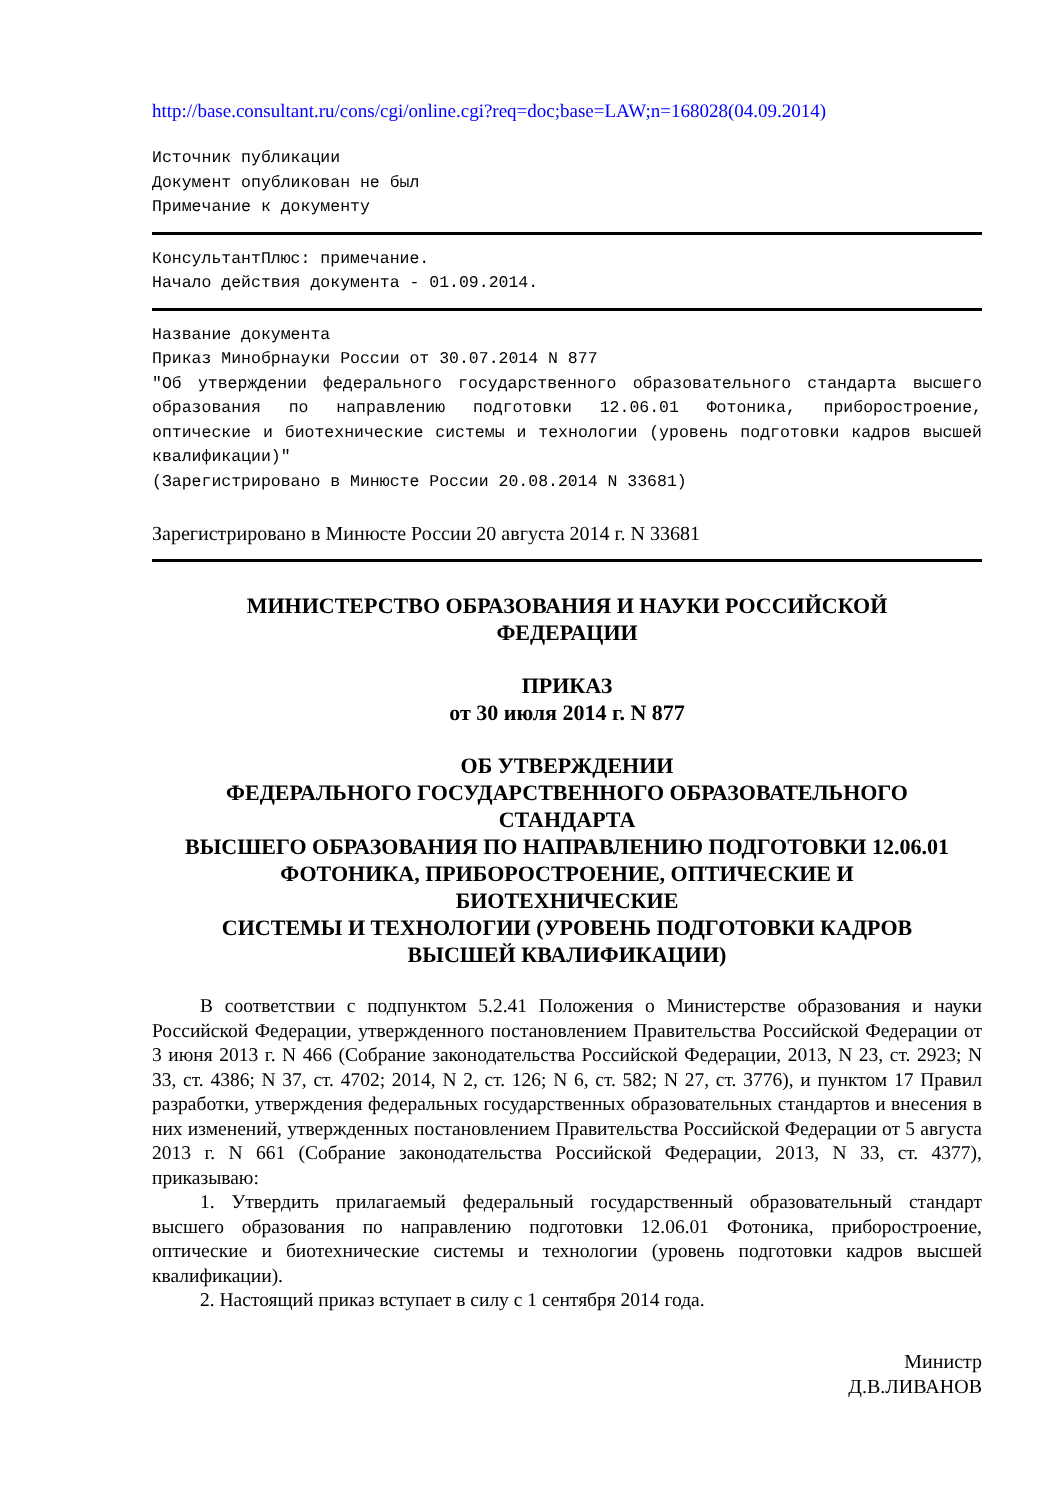http://base.consultant.ru/cons/cgi/online.cgi?req=doc;base=LAW;n=168028(04.09.2014)
Источник публикации Документ опубликован не был Примечание к документу
КонсультантПлюс: примечание. Начало действия документа - 01.09.2014.
Название документа Приказ Минобрнауки России от 30.07.2014 N 877 "Об утверждении федерального государственного образовательного стандарта высшего образования по направлению подготовки 12.06.01 Фотоника, приборостроение, оптические и биотехнические системы и технологии (уровень подготовки кадров высшей квалификации)" (Зарегистрировано в Минюсте России 20.08.2014 N 33681)
Зарегистрировано в Минюсте России 20 августа 2014 г. N 33681
МИНИСТЕРСТВО ОБРАЗОВАНИЯ И НАУКИ РОССИЙСКОЙ
ФЕДЕРАЦИИ
ПРИКАЗ
от 30 июля 2014 г. N 877
ОБ УТВЕРЖДЕНИИ
ФЕДЕРАЛЬНОГО ГОСУДАРСТВЕННОГО ОБРАЗОВАТЕЛЬНОГО
СТАНДАРТА
ВЫСШЕГО ОБРАЗОВАНИЯ ПО НАПРАВЛЕНИЮ ПОДГОТОВКИ 12.06.01
ФОТОНИКА, ПРИБОРОСТРОЕНИЕ, ОПТИЧЕСКИЕ И
БИОТЕХНИЧЕСКИЕ
СИСТЕМЫ И ТЕХНОЛОГИИ (УРОВЕНЬ ПОДГОТОВКИ КАДРОВ
ВЫСШЕЙ КВАЛИФИКАЦИИ)
В соответствии с подпунктом 5.2.41 Положения о Министерстве образования и науки Российской Федерации, утвержденного постановлением Правительства Российской Федерации от 3 июня 2013 г. N 466 (Собрание законодательства Российской Федерации, 2013, N 23, ст. 2923; N 33, ст. 4386; N 37, ст. 4702; 2014, N 2, ст. 126; N 6, ст. 582; N 27, ст. 3776), и пунктом 17 Правил разработки, утверждения федеральных государственных образовательных стандартов и внесения в них изменений, утвержденных постановлением Правительства Российской Федерации от 5 августа 2013 г. N 661 (Собрание законодательства Российской Федерации, 2013, N 33, ст. 4377), приказываю:
1. Утвердить прилагаемый федеральный государственный образовательный стандарт высшего образования по направлению подготовки 12.06.01 Фотоника, приборостроение, оптические и биотехнические системы и технологии (уровень подготовки кадров высшей квалификации).
2. Настоящий приказ вступает в силу с 1 сентября 2014 года.
Министр
Д.В.ЛИВАНОВ